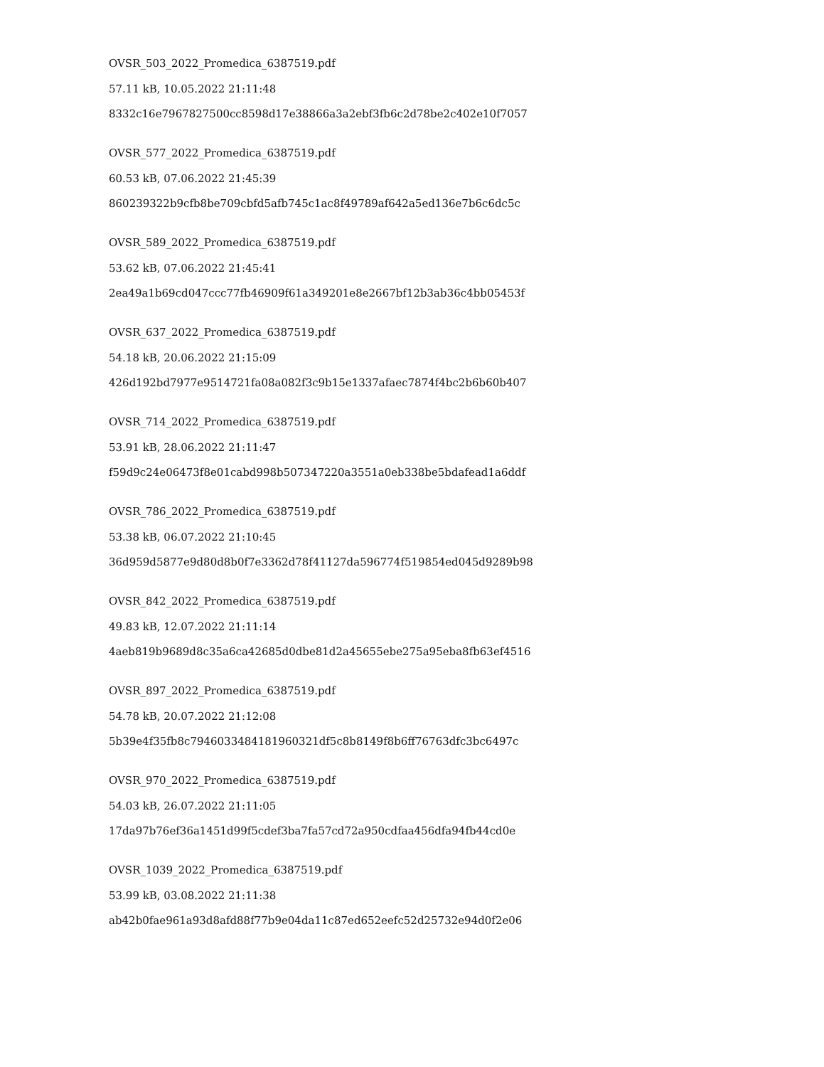OVSR_503_2022_Promedica_6387519.pdf
57.11 kB, 10.05.2022 21:11:48
8332c16e7967827500cc8598d17e38866a3a2ebf3fb6c2d78be2c402e10f7057
OVSR_577_2022_Promedica_6387519.pdf
60.53 kB, 07.06.2022 21:45:39
860239322b9cfb8be709cbfd5afb745c1ac8f49789af642a5ed136e7b6c6dc5c
OVSR_589_2022_Promedica_6387519.pdf
53.62 kB, 07.06.2022 21:45:41
2ea49a1b69cd047ccc77fb46909f61a349201e8e2667bf12b3ab36c4bb05453f
OVSR_637_2022_Promedica_6387519.pdf
54.18 kB, 20.06.2022 21:15:09
426d192bd7977e9514721fa08a082f3c9b15e1337afaec7874f4bc2b6b60b407
OVSR_714_2022_Promedica_6387519.pdf
53.91 kB, 28.06.2022 21:11:47
f59d9c24e06473f8e01cabd998b507347220a3551a0eb338be5bdafead1a6ddf
OVSR_786_2022_Promedica_6387519.pdf
53.38 kB, 06.07.2022 21:10:45
36d959d5877e9d80d8b0f7e3362d78f41127da596774f519854ed045d9289b98
OVSR_842_2022_Promedica_6387519.pdf
49.83 kB, 12.07.2022 21:11:14
4aeb819b9689d8c35a6ca42685d0dbe81d2a45655ebe275a95eba8fb63ef4516
OVSR_897_2022_Promedica_6387519.pdf
54.78 kB, 20.07.2022 21:12:08
5b39e4f35fb8c794603348418196032​1df5c8b8149f8b6ff76763dfc3bc6497c
OVSR_970_2022_Promedica_6387519.pdf
54.03 kB, 26.07.2022 21:11:05
17da97b76ef36a1451d99f5cdef3ba7fa57cd72a950cdfaa456dfa94fb44cd0e
OVSR_1039_2022_Promedica_6387519.pdf
53.99 kB, 03.08.2022 21:11:38
ab42b0fae961a93d8afd88f77b9e04da11c87ed652eefc52d25732e94d0f2e06